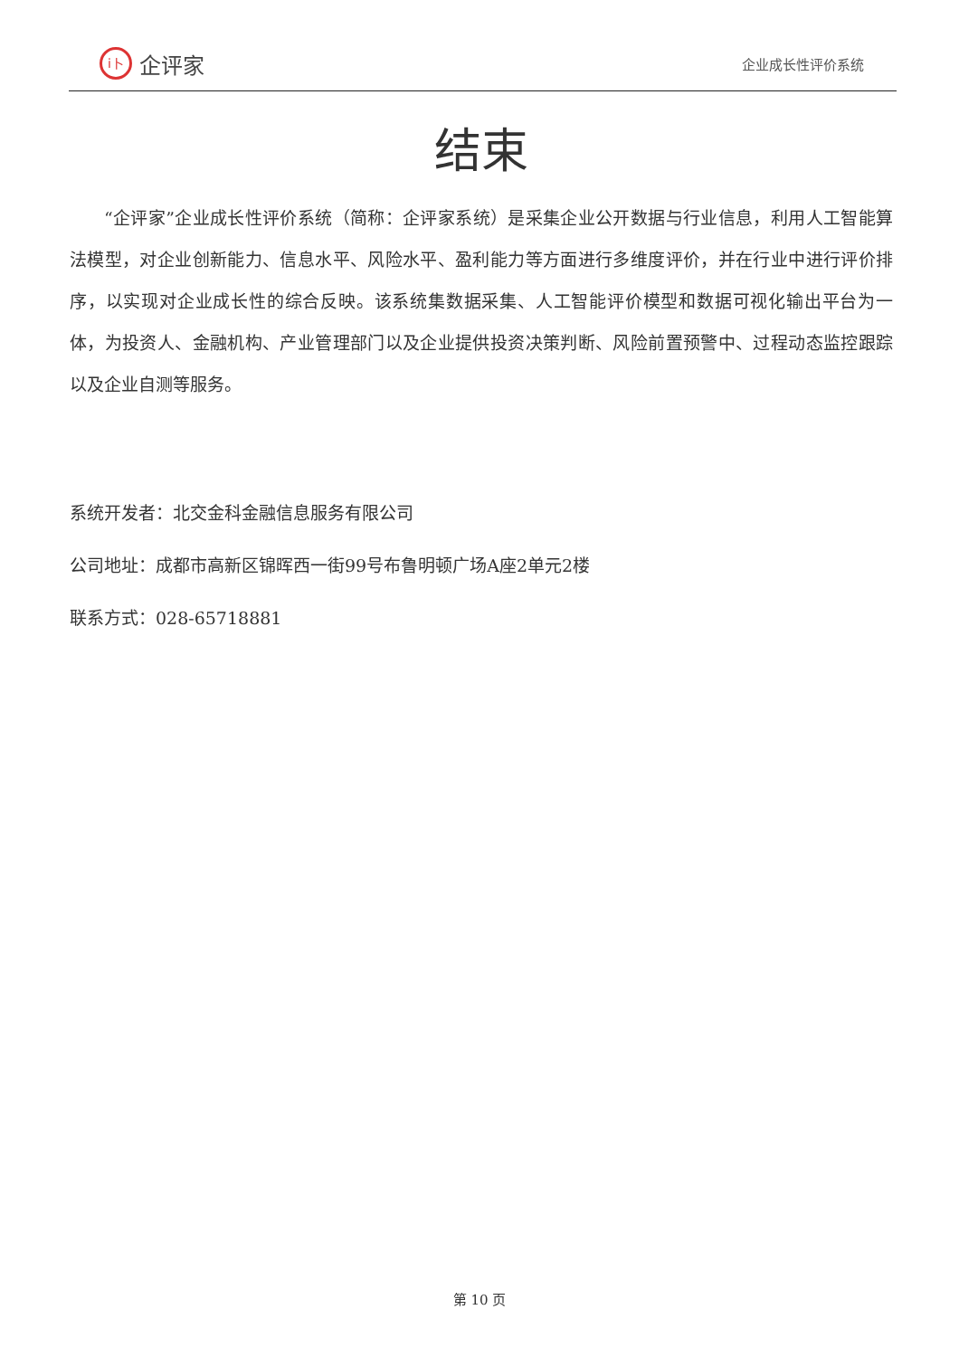i卜 企评家
企业成长性评价系统
结束
“企评家”企业成长性评价系统（简称：企评家系统）是采集企业公开数据与行业信息，利用人工智能算法模型，对企业创新能力、信息水平、风险水平、盈利能力等方面进行多维度评价，并在行业中进行评价排序，以实现对企业成长性的综合反映。该系统集数据采集、人工智能评价模型和数据可视化输出平台为一体，为投资人、金融机构、产业管理部门以及企业提供投资决策判断、风险前置预警中、过程动态监控跟踪以及企业自测等服务。
系统开发者：北交金科金融信息服务有限公司
公司地址：成都市高新区锦晖西一街99号布鲁明顿广场A座2单元2楼
联系方式：028-65718881
第 10 页